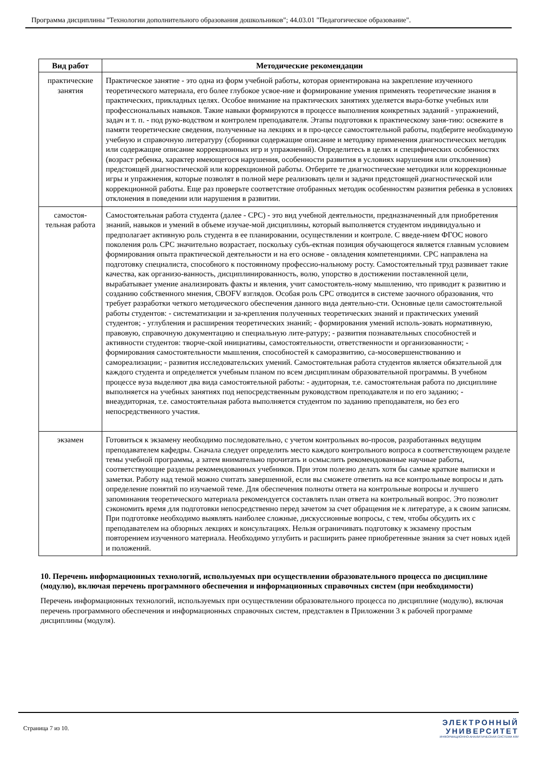Программа дисциплины "Технологии дополнительного образования дошкольников"; 44.03.01 "Педагогическое образование".
| Вид работ | Методические рекомендации |
| --- | --- |
| практические занятия | Практическое занятие - это одна из форм учебной работы, которая ориентирована на закрепление изученного теоретического материала, его более глубокое усвое-ние и формирование умения применять теоретические знания в практических, прикладных целях. Особое внимание на практических занятиях уделяется выра-ботке учебных или профессиональных навыков. Такие навыки формируются в процессе выполнения конкретных заданий - упражнений, задач и т. п. - под руко-водством и контролем преподавателя. Этапы подготовки к практическому заня-тию: освежите в памяти теоретические сведения, полученные на лекциях и в про-цессе самостоятельной работы, подберите необходимую учебную и справочную литературу (сборники содержащие описание и методику применения диагностических методик или содержащие описание коррекционных игр и упражнений). Определитесь в целях и специфических особенностях (возраст ребенка, характер имеющегося нарушения, особенности развития в условиях нарушения или отклонения) предстоящей диагностической или коррекционной работы. Отберите те диагностические методики или коррекционные игры и упражнения, которые позволят в полной мере реализовать цели и задачи предстоящей диагностической или коррекционной работы. Еще раз проверьте соответствие отобранных методик особенностям развития ребенка в условиях отклонения в поведении или нарушения в развитии. |
| самостоя-тельная работа | Самостоятельная работа студента (далее - СРС) - это вид учебной деятельности, предназначенный для приобретения знаний, навыков и умений в объеме изучае-мой дисциплины, который выполняется студентом индивидуально и предполагает активную роль студента в ее планировании, осуществлении и контроле. С введе-нием ФГОС нового поколения роль СРС значительно возрастает, поскольку субъ-ектная позиция обучающегося является главным условием формирования опыта практической деятельности и на его основе - овладения компетенциями. СРС направлена на подготовку специалиста, способного к постоянному профессио-нальному росту. Самостоятельный труд развивает такие качества, как организо-ванность, дисциплинированность, волю, упорство в достижении поставленной цели, вырабатывает умение анализировать факты и явления, учит самостоятель-ному мышлению, что приводит к развитию и созданию собственного мнения, CBOFV взглядов. Особая роль СРС отводится в системе заочного образования, что требует разработки четкого методического обеспечения данного вида деятельно-сти. Основные цели самостоятельной работы студентов: - систематизации и за-крепления полученных теоретических знаний и практических умений студентов; - углубления и расширения теоретических знаний; - формирования умений исполь-зовать нормативную, правовую, справочную документацию и специальную лите-ратуру; - развития познавательных способностей и активности студентов: творче-ской инициативы, самостоятельности, ответственности и организованности; - формирования самостоятельности мышления, способностей к саморазвитию, са-мосовершенствованию и самореализации; - развития исследовательских умений. Самостоятельная работа студентов является обязательной для каждого студента и определяется учебным планом по всем дисциплинам образовательной программы. В учебном процессе вуза выделяют два вида самостоятельной работы: - аудиторная, т.е. самостоятельная работа по дисциплине выполняется на учебных занятиях под непосредственным руководством преподавателя и по его заданию; - внеаудиторная, т.е. самостоятельная работа выполняется студентом по заданию преподавателя, но без его непосредственного участия. |
| экзамен | Готовиться к экзамену необходимо последовательно, с учетом контрольных во-просов, разработанных ведущим преподавателем кафедры. Сначала следует определить место каждого контрольного вопроса в соответствующем разделе темы учебной программы, а затем внимательно прочитать и осмыслить рекомендованные научные работы, соответствующие разделы рекомендованных учебников. При этом полезно делать хотя бы самые краткие выписки и заметки. Работу над темой можно считать завершенной, если вы сможете ответить на все контрольные вопросы и дать определение понятий по изучаемой теме. Для обеспечения полноты ответа на контрольные вопросы и лучшего запоминания теоретического материала рекомендуется составлять план ответа на контрольный вопрос. Это позволит сэкономить время для подготовки непосредственно перед зачетом за счет обращения не к литературе, а к своим записям. При подготовке необходимо выявлять наиболее сложные, дискуссионные вопросы, с тем, чтобы обсудить их с преподавателем на обзорных лекциях и консультациях. Нельзя ограничивать подготовку к экзамену простым повторением изученного материала. Необходимо углубить и расширить ранее приобретенные знания за счет новых идей и положений. |
10. Перечень информационных технологий, используемых при осуществлении образовательного процесса по дисциплине (модулю), включая перечень программного обеспечения и информационных справочных систем (при необходимости)
Перечень информационных технологий, используемых при осуществлении образовательного процесса по дисциплине (модулю), включая перечень программного обеспечения и информационных справочных систем, представлен в Приложении 3 к рабочей программе дисциплины (модуля).
Страница 7 из 10.
ЭЛЕКТРОННЫЙ
УНИВЕРСИТЕТ
ИНФОРМАЦИОННО-АНАЛИТИЧЕСКАЯ СИСТЕМА КФУ